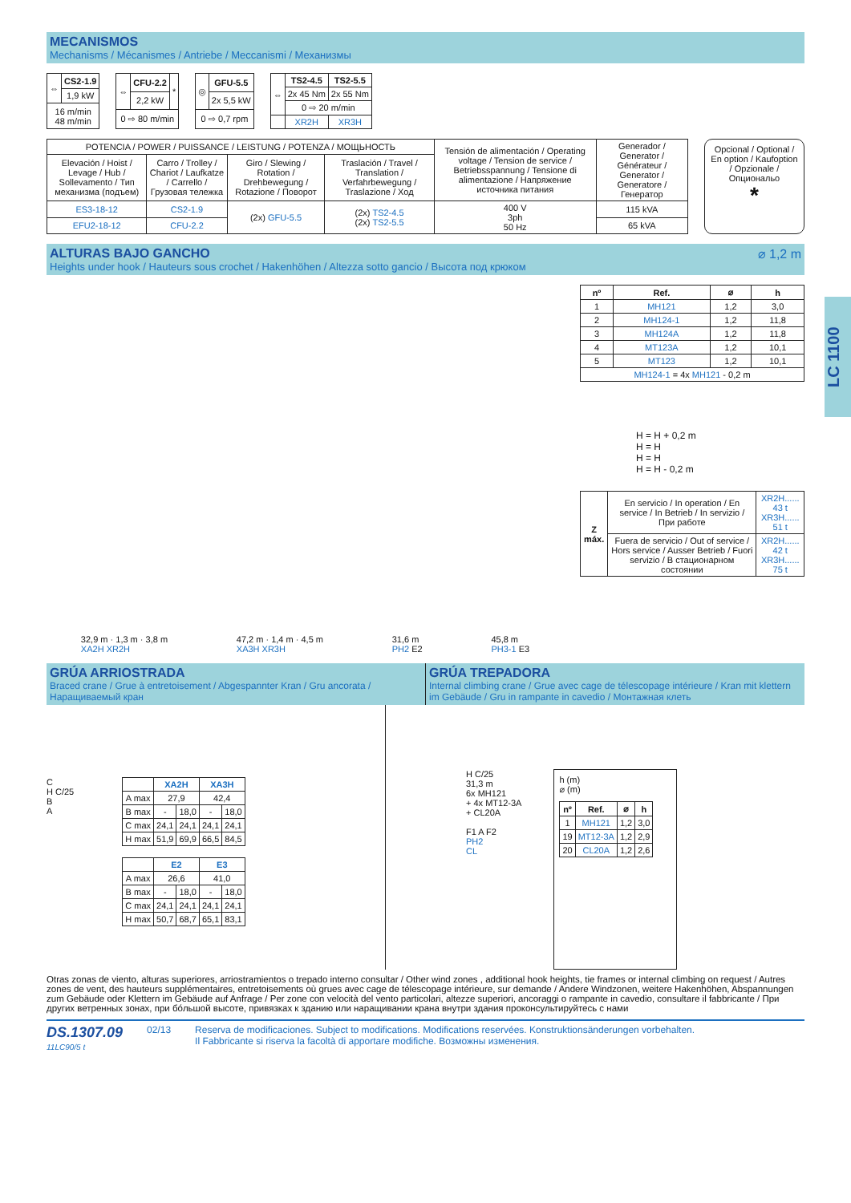LC 1100
MECANISMOS
Mechanisms / Mécanismes / Antriebe / Meccanismi / Механизмы
| ⇔ | CS2-1.9 |
| | 1,9 kW |
| 16 m/min 48 m/min | |
| ⇔ | CFU-2.2 | * |
| | 2,2 kW | |
| 0 ⇨ 80 m/min | | |
| ◎ | GFU-5.5 |
| | 2x 5,5 kW |
| 0 ⇨ 0,7 rpm | |
| ⇔ | TS2-4.5 | TS2-5.5 |
| | 2x 45 Nm | 2x 55 Nm |
| | 0 ⇨ 20 m/min | |
| | XR2H | XR3H |
| POTENCIA / POWER / PUISSANCE / LEISTUNG / POTENZA / МОЩЬНОСТЬ | | | | Tensión de alimentación / Operating voltage / Tension de service / Betriebsspannung / Tensione di alimentazione / Напряжение источника питания | Generador / Generator / Générateur / Generator / Generatore / Генератор |
| Elevación / Hoist / Levage / Hub / Sollevamento / Тип механизма (подъем) | Carro / Trolley / Chariot / Laufkatze / Carrello / Грузовая тележка | Giro / Slewing / Rotation / Drehbewegung / Rotazione / Поворот | Traslación / Travel / Translation / Verfahrbewegung / Traslazione / Ход | | |
| ES3-18-12 | CS2-1.9 | (2x) GFU-5.5 | (2x) TS2-4.5 (2x) TS2-5.5 | 400 V 3ph 50 Hz | 115 kVA |
| EFU2-18-12 | CFU-2.2 | | | | 65 kVA |
Opcional / Optional / En option / Kaufoption / Opzionale / Опциональо
*
ALTURAS BAJO GANCHO
Heights under hook / Hauteurs sous crochet / Hakenhöhen / Altezza sotto gancio / Высота под крюком
⌀ 1,2 m
32,9 m · 1,3 m · 3,8 m
XA2H XR2H
47,2 m · 1,4 m · 4,5 m
XA3H XR3H
31,6 m
PH2 E2
45,8 m
PH3-1 E3
| nº | Ref. | ⌀ | h |
| --- | --- | --- | --- |
| 1 | MH121 | 1,2 | 3,0 |
| 2 | MH124-1 | 1,2 | 11,8 |
| 3 | MH124A | 1,2 | 11,8 |
| 4 | MT123A | 1,2 | 10,1 |
| 5 | MT123 | 1,2 | 10,1 |
| MH124-1 = 4x MH121 - 0,2 m | | | |
H = H + 0,2 m
H = H
H = H
H = H - 0,2 m
| Z máx. | En servicio / In operation / En service / In Betrieb / In servizio / При работе | XR2H...... 43 t XR3H...... 51 t |
| | Fuera de servicio / Out of service / Hors service / Ausser Betrieb / Fuori servizio / В стационарном состоянии | XR2H...... 42 t XR3H...... 75 t |
GRÚA ARRIOSTRADA
Braced crane / Grue à entretoisement / Abgespannter Kran / Gru ancorata / Наращиваемый кран
GRÚA TREPADORA
Internal climbing crane / Grue avec cage de télescopage intérieure / Kran mit klettern im Gebäude / Gru in rampante in cavedio / Монтажная клеть
C
H C/25
B
A
| | XA2H | | XA3H | |
| A max | 27,9 | | 42,4 | |
| B max | - | 18,0 | - | 18,0 |
| C max | 24,1 | 24,1 | 24,1 | 24,1 |
| H max | 51,9 | 69,9 | 66,5 | 84,5 |
| | E2 | | E3 | |
| A max | 26,6 | | 41,0 | |
| B max | - | 18,0 | - | 18,0 |
| C max | 24,1 | 24,1 | 24,1 | 24,1 |
| H max | 50,7 | 68,7 | 65,1 | 83,1 |
H C/25
31,3 m
6x MH121
+ 4x MT12-3A
+ CL20A
F1 A F2
PH2
CL
h (m)
⌀ (m)
| nº | Ref. | ⌀ | h |
| --- | --- | --- | --- |
| 1 | MH121 | 1,2 | 3,0 |
| 19 | MT12-3A | 1,2 | 2,9 |
| 20 | CL20A | 1,2 | 2,6 |
Otras zonas de viento, alturas superiores, arriostramientos o trepado interno consultar / Other wind zones , additional hook heights, tie frames or internal climbing on request / Autres zones de vent, des hauteurs supplémentaires, entretoisements où grues avec cage de télescopage intérieure, sur demande / Andere Windzonen, weitere Hakenhöhen, Abspannungen zum Gebäude oder Klettern im Gebäude auf Anfrage / Per zone con velocità del vento particolari, altezze superiori, ancoraggi o rampante in cavedio, consultare il fabbricante / При других ветренных зонах, при бóльшой высоте, привязках к зданию или наращивании крана внутри здания проконсультируйтесь с нами
DS.1307.09
11LC90/5 t
02/13 Reserva de modificaciones. Subject to modifications. Modifications reservées. Konstruktionsänderungen vorbehalten.
Il Fabbricante si riserva la facoltà di apportare modifiche. Возможны изменения.